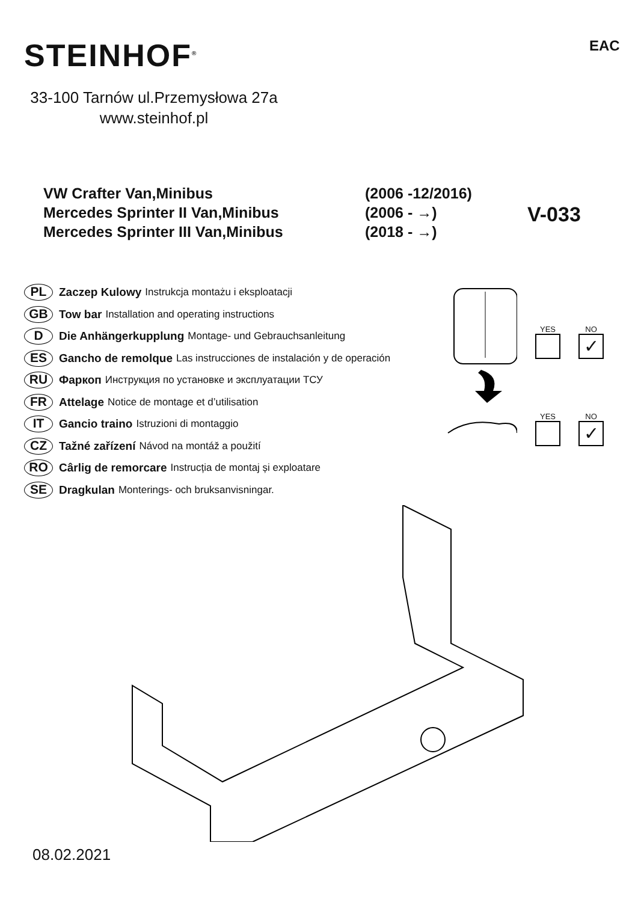STEINHOF<sup>®</sup> EAC
33-100 Tarnów ul.Przemysłowa 27a
www.steinhof.pl
VW Crafter Van,Minibus
Mercedes Sprinter II Van,Minibus
Mercedes Sprinter III Van,Minibus
(2006 -12/2016)
(2006 - →)
(2018 - →)
V-033
PL Zaczep Kulowy Instrukcja montażu i eksploatacji
GB Tow bar Installation and operating instructions
D Die Anhängerkupplung Montage- und Gebrauchsanleitung
ES Gancho de remolque Las instrucciones de instalación y de operación
RU Фаркоп Инструкция по установке и эксплуатации ТСУ
FR Attelage Notice de montage et d’utilisation
IT Gancio traino Istruzioni di montaggio
CZ Tažné zařízení Návod na montáž a použití
RO Cârlig de remorcare Instrucția de montaj și exploatare
SE Dragkulan Monterings- och bruksanvisningar.
YES NO
✓
YES NO
✓
08.02.2021